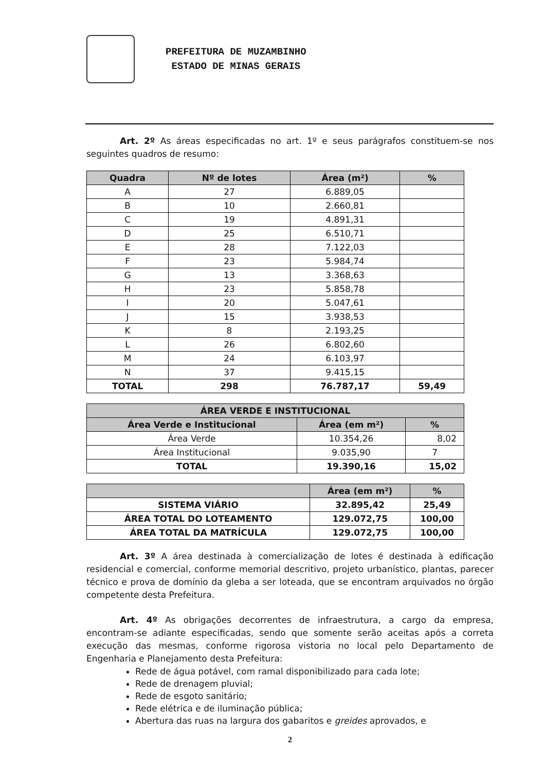PREFEITURA DE MUZAMBINHO
ESTADO DE MINAS GERAIS
Art. 2º As áreas especificadas no art. 1º e seus parágrafos constituem-se nos seguintes quadros de resumo:
| Quadra | Nº de lotes | Área (m²) | % |
| --- | --- | --- | --- |
| A | 27 | 6.889,05 | |
| B | 10 | 2.660,81 | |
| C | 19 | 4.891,31 | |
| D | 25 | 6.510,71 | |
| E | 28 | 7.122,03 | |
| F | 23 | 5.984,74 | |
| G | 13 | 3.368,63 | |
| H | 23 | 5.858,78 | |
| I | 20 | 5.047,61 | |
| J | 15 | 3.938,53 | |
| K | 8 | 2.193,25 | |
| L | 26 | 6.802,60 | |
| M | 24 | 6.103,97 | |
| N | 37 | 9.415,15 | |
| TOTAL | 298 | 76.787,17 | 59,49 |
| ÁREA VERDE E INSTITUCIONAL | | |
| --- | --- | --- |
| Área Verde e Institucional | Área (em m²) | % |
| Área Verde | 10.354,26 | 8,02 |
| Área Institucional | 9.035,90 | 7 |
| TOTAL | 19.390,16 | 15,02 |
| | Área (em m²) | % |
| --- | --- | --- |
| SISTEMA VIÁRIO | 32.895,42 | 25,49 |
| ÁREA TOTAL DO LOTEAMENTO | 129.072,75 | 100,00 |
| ÁREA TOTAL DA MATRÍCULA | 129.072,75 | 100,00 |
Art. 3º A área destinada à comercialização de lotes é destinada à edificação residencial e comercial, conforme memorial descritivo, projeto urbanístico, plantas, parecer técnico e prova de domínio da gleba a ser loteada, que se encontram arquivados no órgão competente desta Prefeitura.
Art. 4º As obrigações decorrentes de infraestrutura, a cargo da empresa, encontram-se adiante especificadas, sendo que somente serão aceitas após a correta execução das mesmas, conforme rigorosa vistoria no local pelo Departamento de Engenharia e Planejamento desta Prefeitura:
Rede de água potável, com ramal disponibilizado para cada lote;
Rede de drenagem pluvial;
Rede de esgoto sanitário;
Rede elétrica e de iluminação pública;
Abertura das ruas na largura dos gabaritos e greides aprovados, e
2